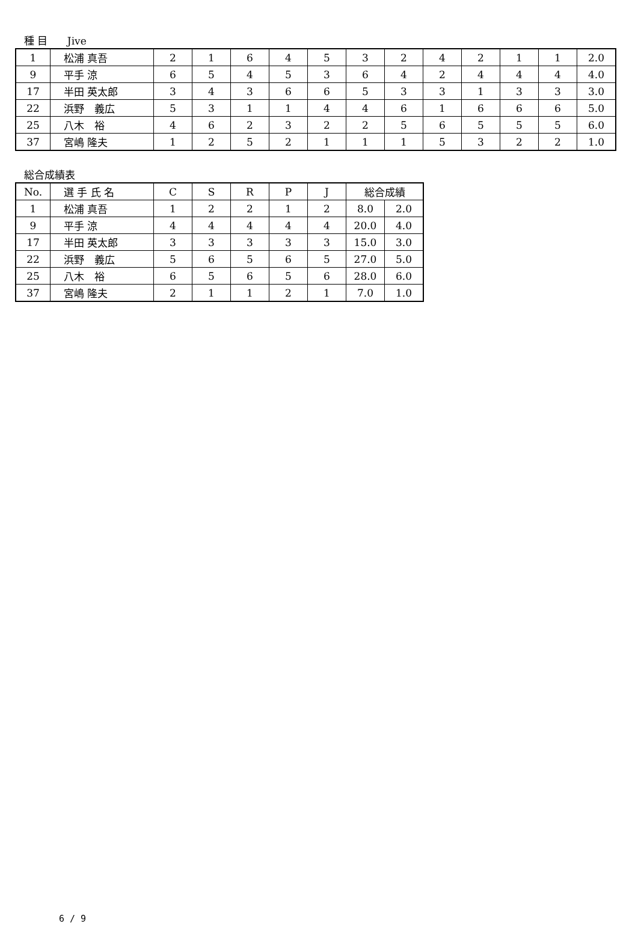種 目 Jive
| 1 | 松浦 真吾 | 2 | 1 | 6 | 4 | 5 | 3 | 2 | 4 | 2 | 1 | 1 | 2.0 |
| 9 | 平手 涼 | 6 | 5 | 4 | 5 | 3 | 6 | 4 | 2 | 4 | 4 | 4 | 4.0 |
| 17 | 半田 英太郎 | 3 | 4 | 3 | 6 | 6 | 5 | 3 | 3 | 1 | 3 | 3 | 3.0 |
| 22 | 浜野 義広 | 5 | 3 | 1 | 1 | 4 | 4 | 6 | 1 | 6 | 6 | 6 | 5.0 |
| 25 | 八木 裕 | 4 | 6 | 2 | 3 | 2 | 2 | 5 | 6 | 5 | 5 | 5 | 6.0 |
| 37 | 宮嶋 隆夫 | 1 | 2 | 5 | 2 | 1 | 1 | 1 | 5 | 3 | 2 | 2 | 1.0 |
総合成績表
| No. | 選 手 氏 名 | C | S | R | P | J | 総合成績 | |
| 1 | 松浦 真吾 | 1 | 2 | 2 | 1 | 2 | 8.0 | 2.0 |
| 9 | 平手 涼 | 4 | 4 | 4 | 4 | 4 | 20.0 | 4.0 |
| 17 | 半田 英太郎 | 3 | 3 | 3 | 3 | 3 | 15.0 | 3.0 |
| 22 | 浜野 義広 | 5 | 6 | 5 | 6 | 5 | 27.0 | 5.0 |
| 25 | 八木 裕 | 6 | 5 | 6 | 5 | 6 | 28.0 | 6.0 |
| 37 | 宮嶋 隆夫 | 2 | 1 | 1 | 2 | 1 | 7.0 | 1.0 |
6 / 9